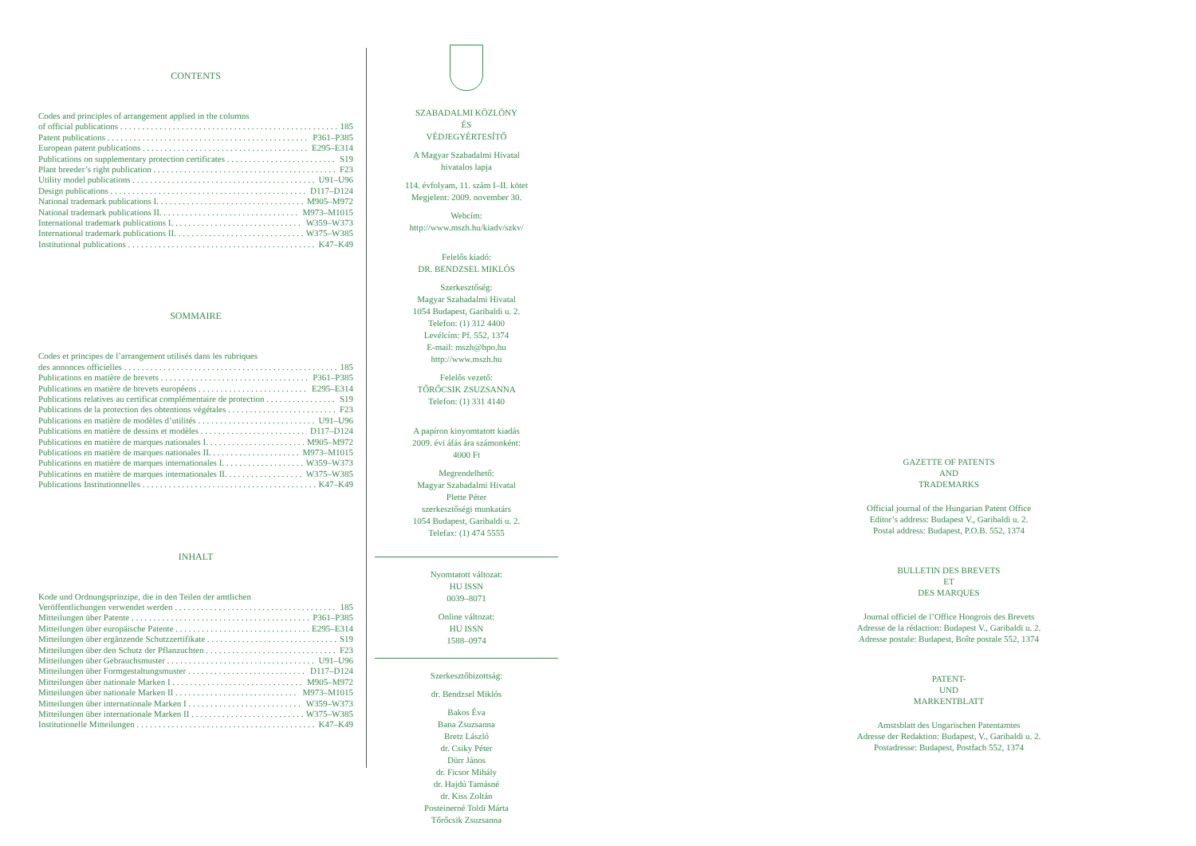CONTENTS
Codes and principles of arrangement applied in the columns
of official publications 185
Patent publications P361–P385
European patent publications E295–E314
Publications on supplementary protection certificates S19
Plant breeder’s right publication F23
Utility model publications U91–U96
Design publications D117–D124
National trademark publications I. M905–M972
National trademark publications II. M973–M1015
International trademark publications I. W359–W373
International trademark publications II. W375–W385
Institutional publications K47–K49
SOMMAIRE
Codes et principes de l’arrangement utilisés dans les rubriques
des annonces officielles 185
Publications en matière de brevets P361–P385
Publications en matière de brevets européens E295–E314
Publications relatives au certificat complémentaire de protection S19
Publications de la protection des obtentions végétales F23
Publications en matière de modèles d’utilités U91–U96
Publications en matière de dessins et modèles D117–D124
Publications en matière de marques nationales I. M905–M972
Publications en matière de marques nationales II. M973–M1015
Publications en matière de marques internationales I. W359–W373
Publications en matière de marques internationales II. W375–W385
Publications Institutionnelles K47–K49
INHALT
Kode und Ordnungsprinzipe, die in den Teilen der amtlichen
Veröffentlichungen verwendet werden 185
Mitteilungen über Patente P361–P385
Mitteilungen über europäische Patente E295–E314
Mitteilungen über ergänzende Schutzzertifikate S19
Mitteilungen über den Schutz der Pflanzuchten F23
Mitteilungen über Gebrauchsmuster U91–U96
Mitteilungen über Formgestaltungsmuster D117–D124
Mitteilungen über nationale Marken I M905–M972
Mitteilungen über nationale Marken II M973–M1015
Mitteilungen über internationale Marken I W359–W373
Mitteilungen über internationale Marken II W375–W385
Institutionelle Mitteilungen K47–K49
SZABADALMI KÖZLÖNY
ÉS
VÉDJEGYÉRTESÍTŐ
A Magyar Szabadalmi Hivatal
hivatalos lapja
114. évfolyam, 11. szám I–II. kötet
Megjelent: 2009. november 30.
Webcím:
http://www.mszh.hu/kiadv/szkv/
Felelős kiadó:
DR. BENDZSEL MIKLÓS
Szerkesztőség:
Magyar Szabadalmi Hivatal
1054 Budapest, Garibaldi u. 2.
Telefon: (1) 312 4400
Levélcím: Pf. 552, 1374
E-mail: mszh@hpo.hu
http://www.mszh.hu
Felelős vezető:
TŐRŐCSIK ZSUZSANNA
Telefon: (1) 331 4140
A papíron kinyomtatott kiadás
2009. évi áfás ára számonként:
4000 Ft
Megrendelhető:
Magyar Szabadalmi Hivatal
Plette Péter
szerkesztőségi munkatárs
1054 Budapest, Garibaldi u. 2.
Telefax: (1) 474 5555
Nyomtatott változat:
HU ISSN
0039–8071
Online változat:
HU ISSN
1588–0974
Szerkesztőbizottság:
dr. Bendzsel Miklós
Bakos Éva
Bana Zsuzsanna
Bretz László
dr. Csiky Péter
Dürr János
dr. Ficsor Mihály
dr. Hajdú Tamásné
dr. Kiss Zoltán
Posteinerné Toldi Márta
Tőrőcsik Zsuzsanna
GAZETTE OF PATENTS
AND
TRADEMARKS
Official journal of the Hungarian Patent Office
Editor’s address: Budapest V., Garibaldi u. 2.
Postal address: Budapest, P.O.B. 552, 1374
BULLETIN DES BREVETS
ET
DES MARQUES
Journal officiel de l’Office Hongrois des Brevets
Adresse de la rédaction: Budapest V., Garibaldi u. 2.
Adresse postale: Budapest, Boîte postale 552, 1374
PATENT-
UND
MARKENTBLATT
Amstsblatt des Ungarischen Patentamtes
Adresse der Redaktion: Budapest, V., Garibaldi u. 2.
Postadresse: Budapest, Postfach 552, 1374